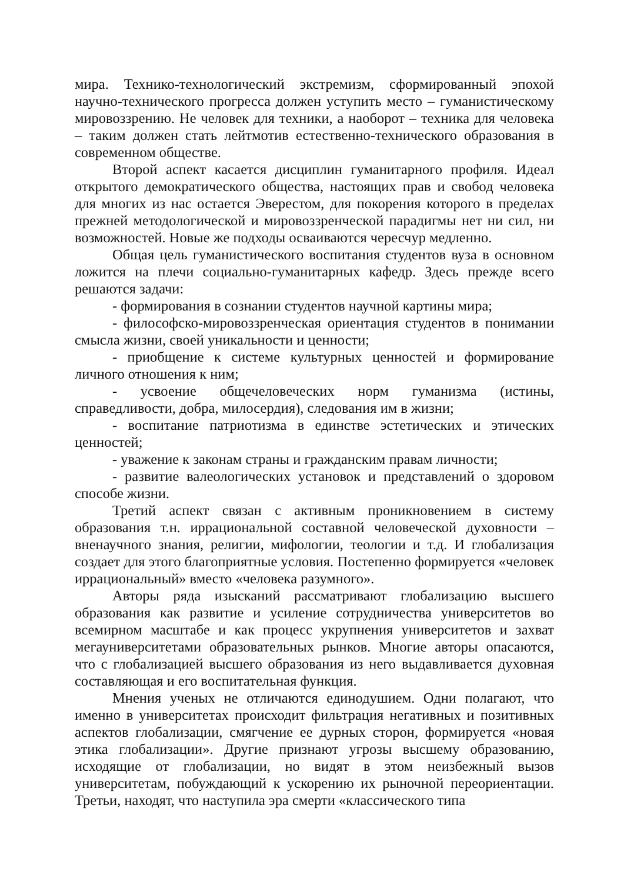мира. Технико-технологический экстремизм, сформированный эпохой научно-технического прогресса должен уступить место – гуманистическому мировоззрению. Не человек для техники, а наоборот – техника для человека – таким должен стать лейтмотив естественно-технического образования в современном обществе.
Второй аспект касается дисциплин гуманитарного профиля. Идеал открытого демократического общества, настоящих прав и свобод человека для многих из нас остается Эверестом, для покорения которого в пределах прежней методологической и мировоззренческой парадигмы нет ни сил, ни возможностей. Новые же подходы осваиваются чересчур медленно.
Общая цель гуманистического воспитания студентов вуза в основном ложится на плечи социально-гуманитарных кафедр. Здесь прежде всего решаются задачи:
- формирования в сознании студентов научной картины мира;
- философско-мировоззренческая ориентация студентов в понимании смысла жизни, своей уникальности и ценности;
- приобщение к системе культурных ценностей и формирование личного отношения к ним;
- усвоение общечеловеческих норм гуманизма (истины, справедливости, добра, милосердия), следования им в жизни;
- воспитание патриотизма в единстве эстетических и этических ценностей;
- уважение к законам страны и гражданским правам личности;
- развитие валеологических установок и представлений о здоровом способе жизни.
Третий аспект связан с активным проникновением в систему образования т.н. иррациональной составной человеческой духовности – вненаучного знания, религии, мифологии, теологии и т.д. И глобализация создает для этого благоприятные условия. Постепенно формируется «человек иррациональный» вместо «человека разумного».
Авторы ряда изысканий рассматривают глобализацию высшего образования как развитие и усиление сотрудничества университетов во всемирном масштабе и как процесс укрупнения университетов и захват мегауниверситетами образовательных рынков. Многие авторы опасаются, что с глобализацией высшего образования из него выдавливается духовная составляющая и его воспитательная функция.
Мнения ученых не отличаются единодушием. Одни полагают, что именно в университетах происходит фильтрация негативных и позитивных аспектов глобализации, смягчение ее дурных сторон, формируется «новая этика глобализации». Другие признают угрозы высшему образованию, исходящие от глобализации, но видят в этом неизбежный вызов университетам, побуждающий к ускорению их рыночной переориентации. Третьи, находят, что наступила эра смерти «классического типа